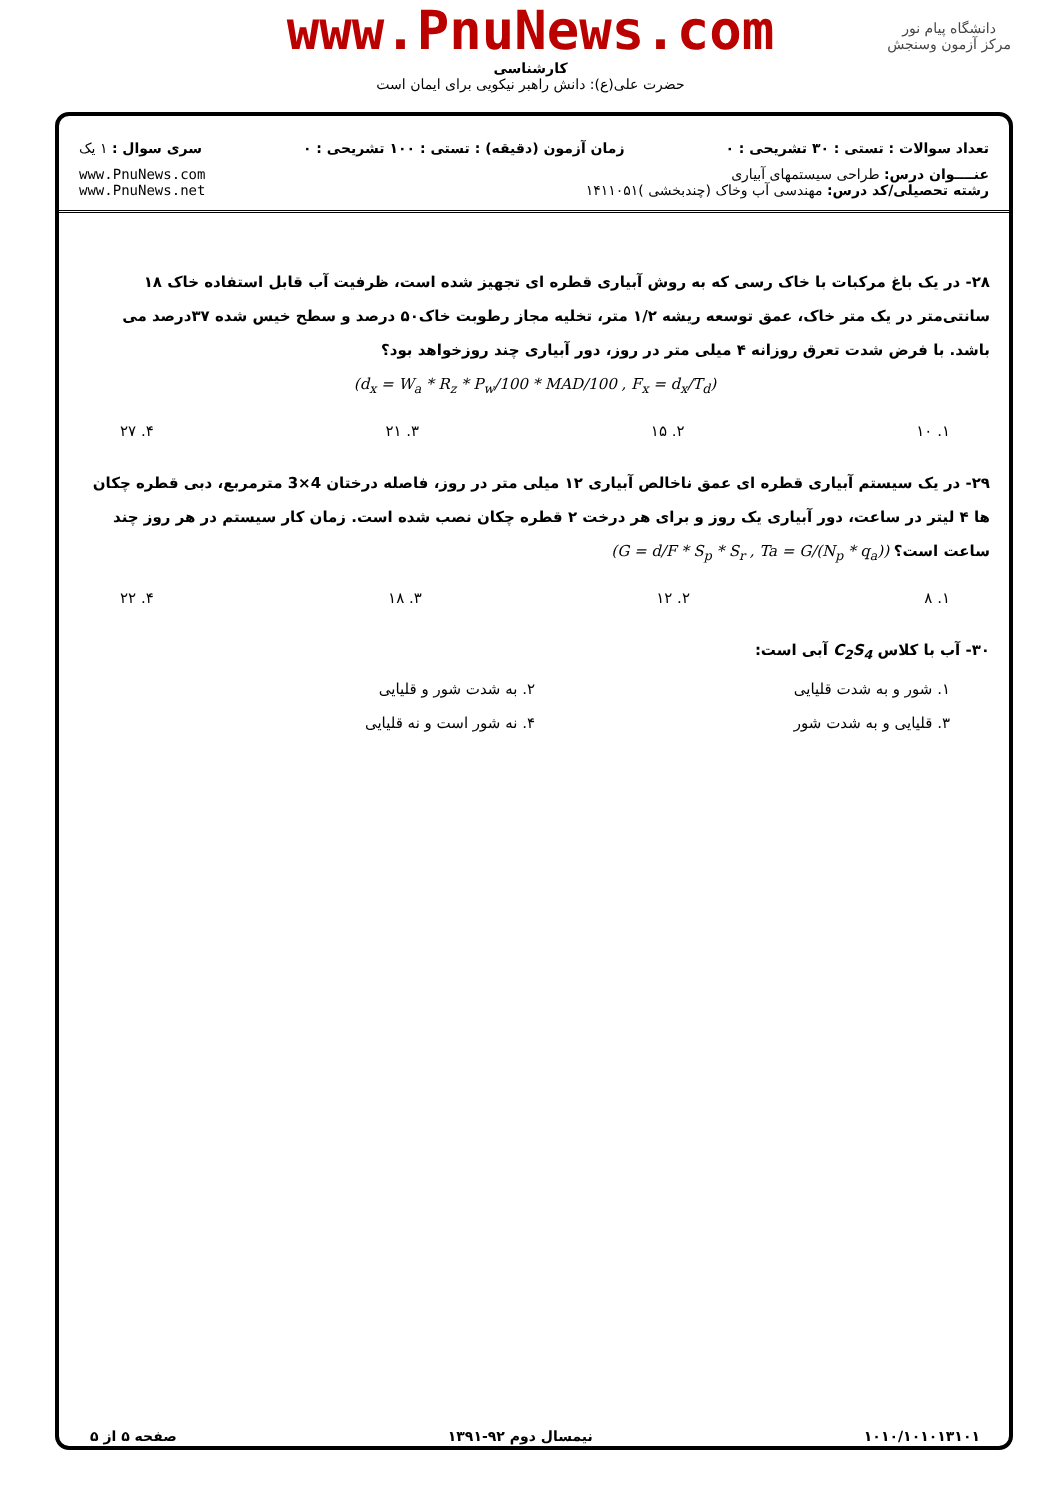www.PnuNews.com
کارشناسی
حضرت علی(ع): دانش راهبر نیکویی برای ایمان است
دانشگاه پیام نور
مرکز آزمون وسنجش
تعداد سوالات : تستی : ۳۰ تشریحی : ۰ زمان آزمون (دقیقه) : تستی : ۱۰۰ تشریحی : ۰ سری سوال : ۱ یک
عنــــوان درس: طراحی سیستمهای آبیاری
رشته تحصیلی/کد درس: مهندسی آب وخاک (چندبخشی )۱۴۱۱۰۵۱ www.PnuNews.com
www.PnuNews.net
۲۸- در یک باغ مرکبات با خاک رسی که به روش آبیاری قطره ای تجهیز شده است، ظرفیت آب قابل استفاده خاک ۱۸ سانتی‌متر در یک متر خاک، عمق توسعه ریشه ۱/۲ متر، تخلیه مجاز رطوبت خاک۵۰ درصد و سطح خیس شده ۳۷درصد می باشد. با فرض شدت تعرق روزانه ۴ میلی متر در روز، دور آبیاری چند روزخواهد بود؟
(d<sub>x</sub> = W<sub>a</sub> * R<sub>z</sub> * P<sub>w</sub>/100 * MAD/100 , F<sub>x</sub> = d<sub>x</sub>/T<sub>d</sub>)
۱. ۱۰ ۲. ۱۵ ۳. ۲۱ ۴. ۲۷
۲۹- در یک سیستم آبیاری قطره ای عمق ناخالص آبیاری ۱۲ میلی متر در روز، فاصله درختان 4×3 مترمربع، دبی قطره چکان ها ۴ لیتر در ساعت، دور آبیاری یک روز و برای هر درخت ۲ قطره چکان نصب شده است. زمان کار سیستم در هر روز چند ساعت است؟ (G = d/F * S<sub>p</sub> * S<sub>r</sub> , Ta = G/(N<sub>p</sub> * q<sub>a</sub>))
۱. ۸ ۲. ۱۲ ۳. ۱۸ ۴. ۲۲
۳۰- آب با کلاس C<sub>2</sub>S<sub>4</sub> آبی است:
۱. شور و به شدت قلیایی ۲. به شدت شور و قلیایی ۳. قلیایی و به شدت شور ۴. نه شور است و نه قلیایی
۱۰۱۰/۱۰۱۰۱۳۱۰۱ نیمسال دوم ۹۲-۱۳۹۱ صفحه ۵ از ۵